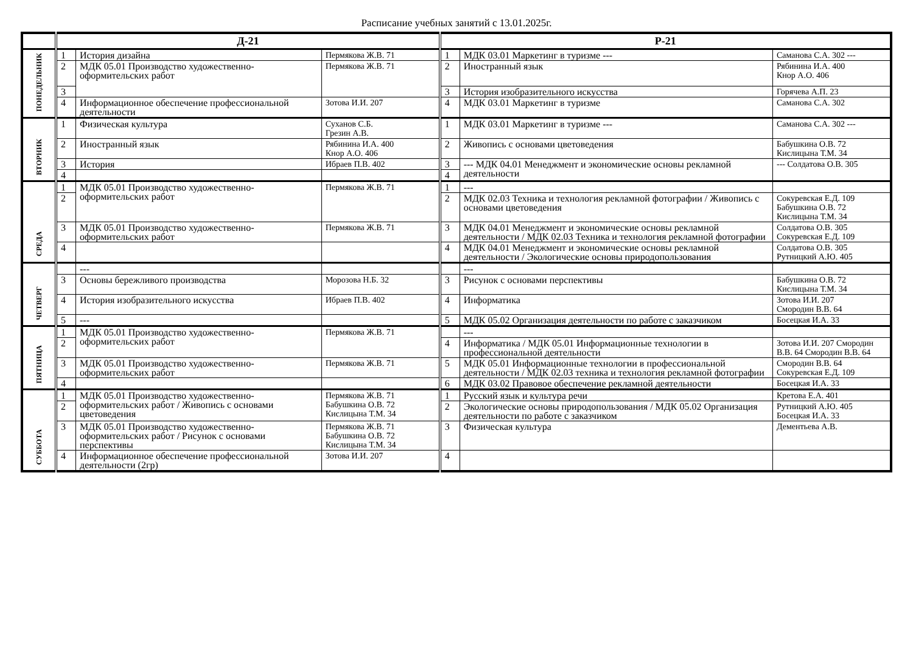Расписание учебных занятий с 13.01.2025г.
| | Д-21 | | | Р-21 | | |
| --- | --- | --- | --- | --- | --- | --- |
| ПОНЕДЕЛЬНИК | 1 | История дизайна | Пермякова Ж.В. 71 | 1 | МДК 03.01 Маркетинг в туризме --- | Саманова С.А. 302 --- |
| | 2 | МДК 05.01 Производство художественно-оформительских работ | Пермякова Ж.В. 71 | 2 | Иностранный язык | Рябинина И.А. 400 Кнор А.О. 406 |
| | 3 | | | 3 | История изобразительного искусства | Горячева А.П. 23 |
| | 4 | Информационное обеспечение профессиональной деятельности | Зотова И.И. 207 | 4 | МДК 03.01 Маркетинг в туризме | Саманова С.А. 302 |
| ВТОРНИК | 1 | Физическая культура | Суханов С.Б. Грезин А.В. | 1 | МДК 03.01 Маркетинг в туризме --- | Саманова С.А. 302 --- |
| | 2 | Иностранный язык | Рябинина И.А. 400 Кнор А.О. 406 | 2 | Живопись с основами цветоведения | Бабушкина О.В. 72 Кислицына Т.М. 34 |
| | 3 | История | Ибраев П.В. 402 | 3 | --- МДК 04.01 Менеджмент и экономические основы рекламной деятельности | --- Солдатова О.В. 305 |
| | 4 | | | 4 | | |
| СРЕДА | 1 | МДК 05.01 Производство художественно-оформительских работ | Пермякова Ж.В. 71 | 1 | --- | |
| | 2 | | | 2 | МДК 02.03 Техника и технология рекламной фотографии / Живопись с основами цветоведения | Сокуревская Е.Д. 109 Бабушкина О.В. 72 Кислицына Т.М. 34 |
| | 3 | МДК 05.01 Производство художественно-оформительских работ | Пермякова Ж.В. 71 | 3 | МДК 04.01 Менеджмент и экономические основы рекламной деятельности / МДК 02.03 Техника и технология рекламной фотографии | Солдатова О.В. 305 Сокуревская Е.Д. 109 |
| | 4 | | | 4 | МДК 04.01 Менеджмент и экономические основы рекламной деятельности / Экологические основы природопользования | Солдатова О.В. 305 Рутницкий А.Ю. 405 |
| ЧЕТВЕРГ | | --- | | | --- | |
| | 3 | Основы бережливого производства | Морозова Н.Б. 32 | 3 | Рисунок с основами перспективы | Бабушкина О.В. 72 Кислицына Т.М. 34 |
| | 4 | История изобразительного искусства | Ибраев П.В. 402 | 4 | Информатика | Зотова И.И. 207 Смородин В.В. 64 |
| | 5 | --- | | 5 | МДК 05.02 Организация деятельности по работе с заказчиком | Босецкая И.А. 33 |
| ПЯТНИЦА | 1 | МДК 05.01 Производство художественно-оформительских работ | Пермякова Ж.В. 71 | | --- | |
| | 2 | | | 4 | Информатика / МДК 05.01 Информационные технологии в профессиональной деятельности | Зотова И.И. 207 Смородин В.В. 64 Смородин В.В. 64 |
| | 3 | МДК 05.01 Производство художественно-оформительских работ | Пермякова Ж.В. 71 | 5 | МДК 05.01 Информационные технологии в профессиональной деятельности / МДК 02.03 техника и технология рекламной фотографии | Смородин В.В. 64 Сокуревская Е.Д. 109 |
| | 4 | | | 6 | МДК 03.02 Правовое обеспечение рекламной деятельности | Босецкая И.А. 33 |
| СУББОТА | 1 | МДК 05.01 Производство художественно-оформительских работ / Живопись с основами цветоведения | Пермякова Ж.В. 71 Бабушкина О.В. 72 Кислицына Т.М. 34 | 1 | Русский язык и культура речи | Кретова Е.А. 401 |
| | 2 | | | 2 | Экологические основы природопользования / МДК 05.02 Организация деятельности по работе с заказчиком | Рутницкий А.Ю. 405 Босецкая И.А. 33 |
| | 3 | МДК 05.01 Производство художественно-оформительских работ / Рисунок с основами перспективы | Пермякова Ж.В. 71 Бабушкина О.В. 72 Кислицына Т.М. 34 | 3 | Физическая культура | Дементьева А.В. |
| | 4 | Информационное обеспечение профессиональной деятельности (2гр) | Зотова И.И. 207 | 4 | | |